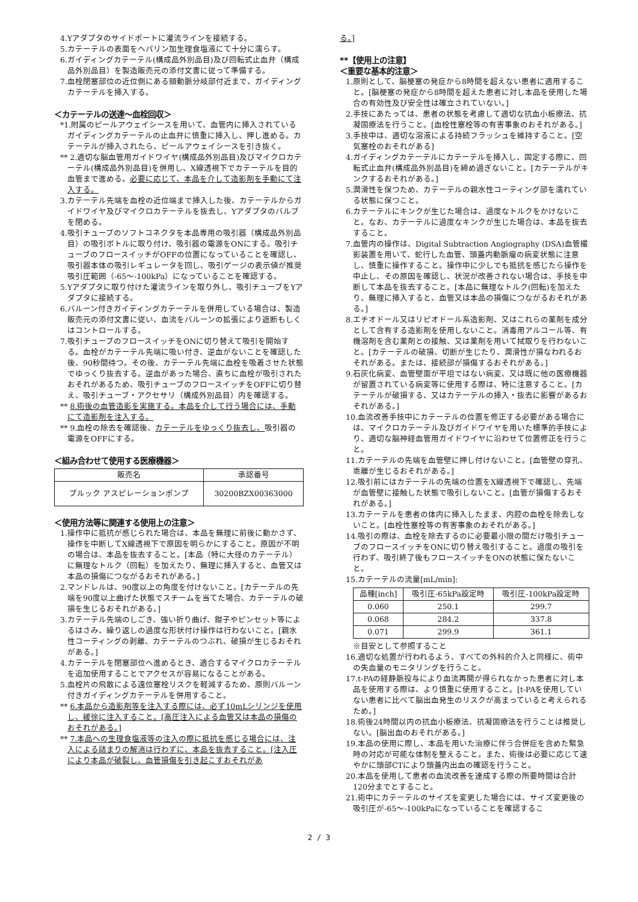4.Yアダプタのサイドポートに灌流ラインを接続する。
5.カテーテルの表面をヘパリン加生理食塩液にて十分に濡らす。
6.ガイディングカテーテル(構成品外別品目)及び回転式止血弁（構成品外別品目）を製造販売元の添付文書に従って準備する。
7.血栓閉塞部位の近位側にある頸動脈分岐部付近まで、ガイディングカテーテルを挿入する。
＜カテーテルの送達～血栓回収＞
*1.附属のピールアウェイシースを用いて、血管内に挿入されているガイディングカテーテルの止血弁に慎重に挿入し、押し進める。カテーテルが挿入されたら、ピールアウェイシースを引き抜く。
** 2.適切な脳血管用ガイドワイヤ(構成品外別品目)及びマイクロカテーテル(構成品外別品目)を併用し、X線透視下でカテーテルを目的血管まで進める。必要に応じて、本品を介して造影剤を手動にて注入する。
3.カテーテル先端を血栓の近位端まで挿入した後、カテーテルからガイドワイヤ及びマイクロカテーテルを抜去し、Yアダプタのバルブを閉める。
4.吸引チューブのソフトコネクタを本品専用の吸引器（構成品外別品目）の吸引ボトルに取り付け、吸引器の電源をONにする。吸引チューブのフロースイッチがOFFの位置になっていることを確認し、吸引器本体の吸引レギュレータを回し、吸引ゲージの表示値が推奨吸引圧範囲（-65～-100kPa）になっていることを確認する。
5.Yアダプタに取り付けた灌流ラインを取り外し、吸引チューブをYアダプタに接続する。
6.バルーン付きガイディングカテーテルを併用している場合は、製造販売元の添付文書に従い、血流をバルーンの拡張により遮断もしくはコントロールする。
7.吸引チューブのフロースイッチをONに切り替えて吸引を開始する。血栓がカテーテル先端に吸い付き、逆血がないことを確認した後、90秒間待つ。その後、カテーテル先端に血栓を吸着させた状態でゆっくり抜去する。逆血があった場合、直ちに血栓が吸引されたおそれがあるため、吸引チューブのフロースイッチをOFFに切り替え、吸引チューブ・アクセサリ（構成外別品目）内を確認する。
** 8.術後の血管造影を実施する。本品を介して行う場合には、手動にて造影剤を注入する。
** 9.血栓の除去を確認後、カテーテルをゆっくり抜去し、吸引器の電源をOFFにする。
＜組み合わせて使用する医療機器＞
| 販売名 | 承認番号 |
| --- | --- |
| ブルック アスピレーションポンプ | 30200BZX00363000 |
＜使用方法等に関連する使用上の注意＞
1.操作中に抵抗が感じられた場合は、本品を無理に前後に動かさず、操作を中断してX線透視下で原因を明らかにすること。原因が不明の場合は、本品を抜去すること。[本品（特に大径のカテーテル）に無理なトルク（回転）を加えたり、無理に挿入すると、血管又は本品の損傷につながるおそれがある。]
2.マンドレルは、90度以上の角度を付けないこと。[カテーテルの先端を90度以上曲げた状態でスチームを当てた場合、カテーテルの破損を生じるおそれがある。]
3.カテーテル先端のしごき、強い折り曲げ、鉗子やピンセット等によるはさみ、繰り返しの過度な形状付け操作は行わないこと。[親水性コーティングの剥離、カテーテルのつぶれ、破損が生じるおそれがある。]
4.カテーテルを閉塞部位へ進めるとき、適合するマイクロカテーテルを追加使用することでアクセスが容易になることがある。
5.血栓片の飛散による遠位塞栓リスクを軽減するため、原則バルーン付きガイディングカテーテルを併用すること。
** 6.本品から造影剤等を注入する際には、必ず10mLシリンジを使用し、緩徐に注入すること。[高圧注入による血管又は本品の損傷のおそれがある。]
** 7.本品への生理食塩液等の注入の際に抵抗を感じる場合には、注入による詰まりの解消は行わずに、本品を抜去すること。[注入圧により本品が破裂し、血管損傷を引き起こすおそれがあ
る。]
**【使用上の注意】
＜重要な基本的注意＞
1.原則として、脳梗塞の発症から8時間を超えない患者に適用すること。[脳梗塞の発症から8時間を超えた患者に対し本品を使用した場合の有効性及び安全性は確立されていない。]
2.手技にあたっては、患者の状態を考慮して適切な抗血小板療法、抗凝固療法を行うこと。[血栓性塞栓等の有害事象のおそれがある。]
3.手技中は、適切な溶液による持続フラッシュを維持すること。[空気塞栓のおそれがある]
4.ガイディングカテーテルにカテーテルを挿入し、固定する際に、回転式止血弁(構成品外別品目)を締め過ぎないこと。[カテーテルがキンクするおそれがある。]
5.潤滑性を保つため、カテーテルの親水性コーティング部を濡れている状態に保つこと。
6.カテーテルにキンクが生じた場合は、過度なトルクをかけないこと。なお、カテーテルに過度なキンクが生じた場合は、本品を抜去すること。
7.血管内の操作は、Digital Subtraction Angiography (DSA)血管撮影装置を用いて、蛇行した血管、頭蓋内動脈瘤の病変状態に注意し、慎重に操作すること。操作中に少しでも抵抗を感じたら操作を中止し、その原因を確認し、状況が改善されない場合は、手技を中断して本品を抜去すること。[本品に無理なトルク(回転)を加えたり、無理に挿入すると、血管又は本品の損傷につながるおそれがある。]
8.エチオドール又はリピオドール系造影剤、又はこれらの薬剤を成分として含有する造影剤を使用しないこと。消毒用アルコール等、有機溶剤を含む薬剤との接触、又は薬剤を用いて拭取りを行わないこと。[カテーテルの破損、切断が生じたり、潤滑性が損なわれるおそれがある。または、接続部が損傷するおそれがある。]
9.石灰化病変、血管壁面が平坦ではない病変、又は既に他の医療機器が留置されている病変等に使用する際は、特に注意すること。[カテーテルが破損する、又はカテーテルの挿入・抜去に影響があるおそれがある。]
10.血流改善手技中にカテーテルの位置を修正する必要がある場合には、マイクロカテーテル及びガイドワイヤを用いた標準的手技により、適切な脳神経血管用ガイドワイヤに沿わせて位置修正を行うこと。
11.カテーテルの先端を血管壁に押し付けないこと。[血管壁の穿孔、乖離が生じるおそれがある。]
12.吸引前にはカテーテルの先端の位置をX線透視下で確認し、先端が血管壁に接触した状態で吸引しないこと。[血管が損傷するおそれがある。]
13.カテーテルを患者の体内に挿入したまま、内腔の血栓を除去しないこと。[血栓性塞栓等の有害事象のおそれがある。]
14.吸引の際は、血栓を除去するのに必要最小限の間だけ吸引チューブのフロースイッチをONに切り替え吸引すること。過度の吸引を行わず、吸引終了後もフロースイッチをONの状態に保たないこと。
15.カテーテルの流量[mL/min]:
| 品種[inch] | 吸引圧-65kPa設定時 | 吸引圧-100kPa設定時 |
| --- | --- | --- |
| 0.060 | 250.1 | 299.7 |
| 0.068 | 284.2 | 337.8 |
| 0.071 | 299.9 | 361.1 |
※目安として参照すること
16.適切な処置が行われるよう、すべての外科的介入と同様に、術中の失血量のモニタリングを行うこと。
17.t-PAの経静脈投与により血流再開が得られなかった患者に対し本品を使用する際は、より慎重に使用すること。[t-PAを使用していない患者に比べて脳出血発生のリスクが高まっていると考えられるため。]
18.術後24時間以内の抗血小板療法、抗凝固療法を行うことは推奨しない。[脳出血のおそれがある。]
19.本品の使用に際し、本品を用いた治療に伴う合併症を含めた緊急時の対応が可能な体制を整えること。また、術後は必要に応じて速やかに頭部CTにより頭蓋内出血の確認を行うこと。
20.本品を使用して患者の血流改善を達成する際の所要時間は合計120分までとすること。
21.術中にカテーテルのサイズを変更した場合には、サイズ変更後の吸引圧が-65～-100kPaになっていることを確認するこ
2 / 3